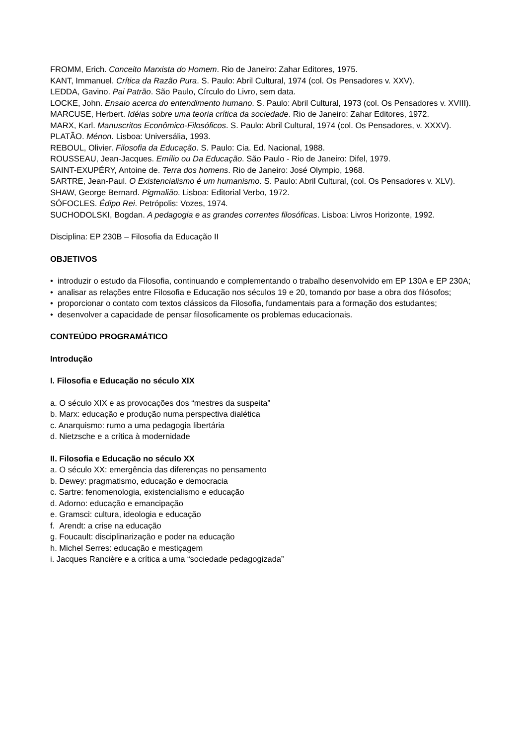FROMM, Erich. Conceito Marxista do Homem. Rio de Janeiro: Zahar Editores, 1975.
KANT, Immanuel. Crítica da Razão Pura. S. Paulo: Abril Cultural, 1974 (col. Os Pensadores v. XXV).
LEDDA, Gavino. Pai Patrão. São Paulo, Círculo do Livro, sem data.
LOCKE, John. Ensaio acerca do entendimento humano. S. Paulo: Abril Cultural, 1973 (col. Os Pensadores v. XVIII).
MARCUSE, Herbert. Idéias sobre uma teoria crítica da sociedade. Rio de Janeiro: Zahar Editores, 1972.
MARX, Karl. Manuscritos Econômico-Filosóficos. S. Paulo: Abril Cultural, 1974 (col. Os Pensadores, v. XXXV).
PLATÃO. Ménon. Lisboa: Universália, 1993.
REBOUL, Olivier. Filosofia da Educação. S. Paulo: Cia. Ed. Nacional, 1988.
ROUSSEAU, Jean-Jacques. Emílio ou Da Educação. São Paulo - Rio de Janeiro: Difel, 1979.
SAINT-EXUPÉRY, Antoine de. Terra dos homens. Rio de Janeiro: José Olympio, 1968.
SARTRE, Jean-Paul. O Existencialismo é um humanismo. S. Paulo: Abril Cultural, (col. Os Pensadores v. XLV).
SHAW, George Bernard. Pigmalião. Lisboa: Editorial Verbo, 1972.
SÓFOCLES. Édipo Rei. Petrópolis: Vozes, 1974.
SUCHODOLSKI, Bogdan. A pedagogia e as grandes correntes filosóficas. Lisboa: Livros Horizonte, 1992.
Disciplina: EP 230B – Filosofia da Educação II
OBJETIVOS
• introduzir o estudo da Filosofia, continuando e complementando o trabalho desenvolvido em EP 130A e EP 230A;
• analisar as relações entre Filosofia e Educação nos séculos 19 e 20, tomando por base a obra dos filósofos;
• proporcionar o contato com textos clássicos da Filosofia, fundamentais para a formação dos estudantes;
• desenvolver a capacidade de pensar filosoficamente os problemas educacionais.
CONTEÚDO PROGRAMÁTICO
Introdução
I. Filosofia e Educação no século XIX
a. O século XIX e as provocações dos “mestres da suspeita”
b. Marx: educação e produção numa perspectiva dialética
c. Anarquismo: rumo a uma pedagogia libertária
d. Nietzsche e a crítica à modernidade
II. Filosofia e Educação no século XX
a. O século XX: emergência das diferenças no pensamento
b. Dewey: pragmatismo, educação e democracia
c. Sartre: fenomenologia, existencialismo e educação
d. Adorno: educação e emancipação
e. Gramsci: cultura, ideologia e educação
f. Arendt: a crise na educação
g. Foucault: disciplinarização e poder na educação
h. Michel Serres: educação e mestiçagem
i. Jacques Rancière e a crítica a uma “sociedade pedagogizada”